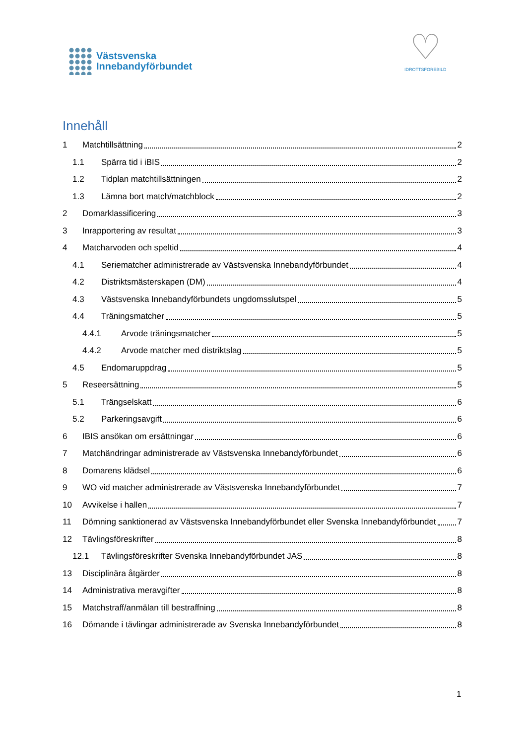Västsvenska
Innebandyförbundet
♡
IDROTTSFÖREBILD
Innehåll
1 Matchtillsättning 2
1.1 Spärra tid i iBIS 2
1.2 Tidplan matchtillsättningen 2
1.3 Lämna bort match/matchblock 2
2 Domarklassificering 3
3 Inrapportering av resultat 3
4 Matcharvoden och speltid 4
4.1 Seriematcher administrerade av Västsvenska Innebandyförbundet 4
4.2 Distriktsmästerskapen (DM) 4
4.3 Västsvenska Innebandyförbundets ungdomsslutspel 5
4.4 Träningsmatcher 5
4.4.1 Arvode träningsmatcher 5
4.4.2 Arvode matcher med distriktslag 5
4.5 Endomaruppdrag 5
5 Reseersättning 5
5.1 Trängselskatt 6
5.2 Parkeringsavgift 6
6 IBIS ansökan om ersättningar 6
7 Matchändringar administrerade av Västsvenska Innebandyförbundet 6
8 Domarens klädsel 6
9 WO vid matcher administrerade av Västsvenska Innebandyförbundet 7
10 Avvikelse i hallen 7
11 Dömning sanktionerad av Västsvenska Innebandyförbundet eller Svenska Innebandyförbundet 7
12 Tävlingsföreskrifter 8
12.1 Tävlingsföreskrifter Svenska Innebandyförbundet JAS 8
13 Disciplinära åtgärder 8
14 Administrativa meravgifter 8
15 Matchstraff/anmälan till bestraffning 8
16 Dömande i tävlingar administrerade av Svenska Innebandyförbundet 8
1